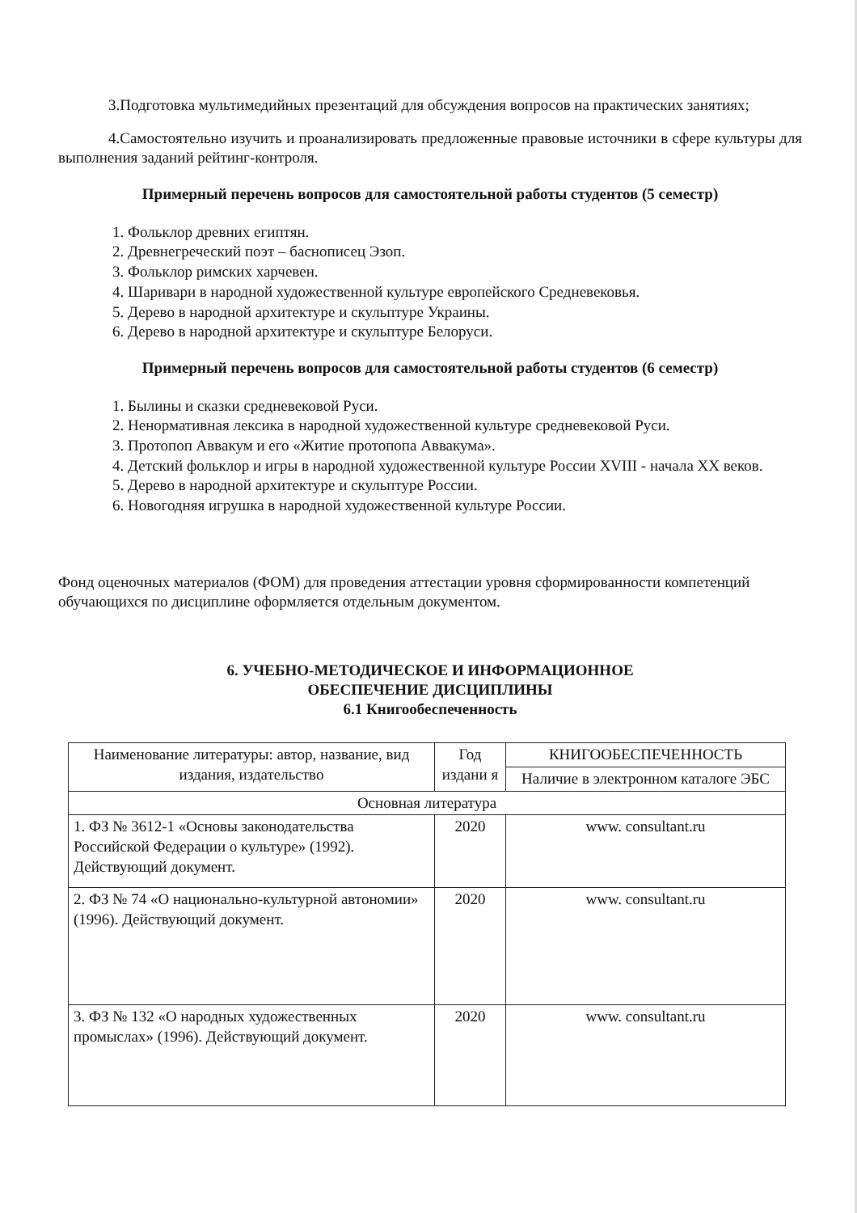3.Подготовка мультимедийных презентаций для обсуждения вопросов на практических занятиях;
4.Самостоятельно изучить и проанализировать предложенные правовые источники в сфере культуры для выполнения заданий рейтинг-контроля.
Примерный перечень вопросов для самостоятельной работы студентов (5 семестр)
1. Фольклор древних египтян.
2. Древнегреческий поэт – баснописец Эзоп.
3. Фольклор римских харчевен.
4. Шаривари в народной художественной культуре европейского Средневековья.
5. Дерево в народной архитектуре и скульптуре Украины.
6. Дерево в народной архитектуре и скульптуре Белоруси.
Примерный перечень вопросов для самостоятельной работы студентов (6 семестр)
1. Былины и сказки средневековой Руси.
2. Ненормативная лексика в народной художественной культуре средневековой Руси.
3. Протопоп Аввакум и его «Житие протопопа Аввакума».
4. Детский фольклор и игры в народной художественной культуре России XVIII - начала XX веков.
5. Дерево в народной архитектуре и скульптуре России.
6. Новогодняя игрушка в народной художественной культуре России.
Фонд оценочных материалов (ФОМ) для проведения аттестации уровня сформированности компетенций обучающихся по дисциплине оформляется отдельным документом.
6. УЧЕБНО-МЕТОДИЧЕСКОЕ И ИНФОРМАЦИОННОЕ
ОБЕСПЕЧЕНИЕ ДИСЦИПЛИНЫ
6.1 Книгообеспеченность
| Наименование литературы: автор, название, вид издания, издательство | Год издани я | КНИГООБЕСПЕЧЕННОСТЬ |
| --- | --- | --- |
| | | Наличие в электронном каталоге ЭБС |
| Основная литература | | |
| 1. ФЗ № 3612-1 «Основы законодательства Российской Федерации о культуре» (1992). Действующий документ. | 2020 | www. consultant.ru |
| 2. ФЗ № 74 «О национально-культурной автономии» (1996). Действующий документ. | 2020 | www. consultant.ru |
| 3. ФЗ № 132 «О народных художественных промыслах» (1996). Действующий документ. | 2020 | www. consultant.ru |